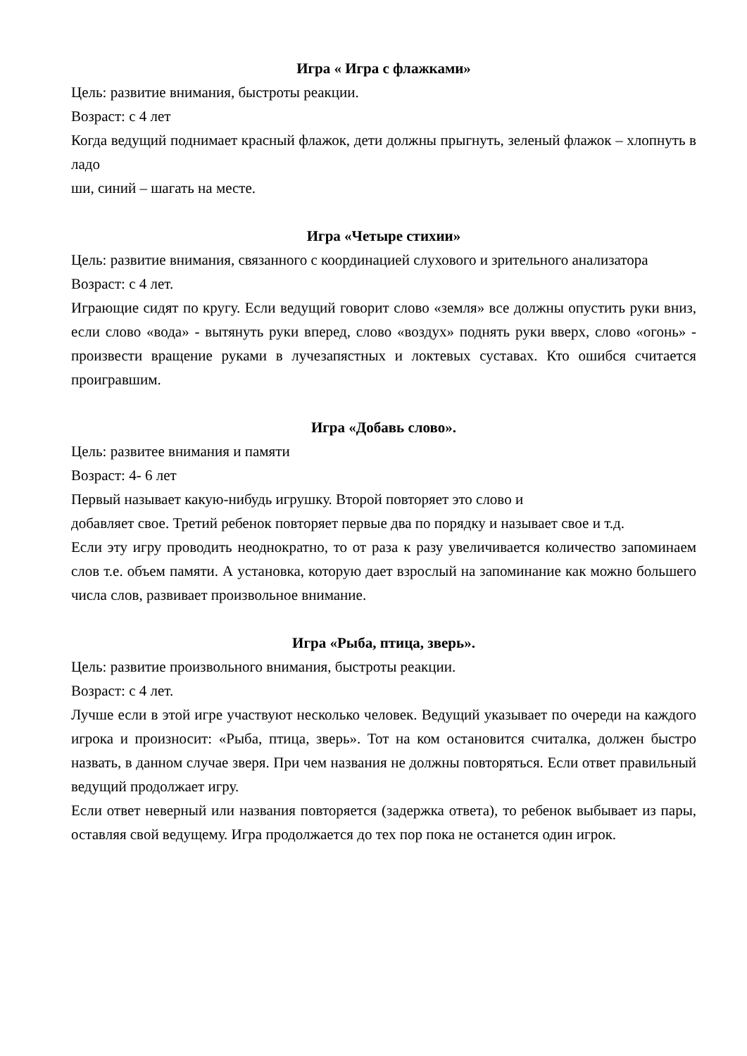Игра « Игра с флажками»
Цель: развитие внимания, быстроты реакции.
Возраст: с 4 лет
Когда ведущий поднимает красный флажок, дети должны прыгнуть, зеленый флажок – хлопнуть в ладо
ши, синий – шагать на месте.
Игра «Четыре стихии»
Цель: развитие внимания, связанного с координацией слухового и зрительного анализатора
Возраст: с 4 лет.
Играющие сидят по кругу. Если ведущий говорит слово «земля» все должны опустить руки вниз, если слово «вода» - вытянуть руки вперед, слово «воздух» поднять руки вверх, слово «огонь» - произвести вращение руками в лучезапястных и локтевых суставах. Кто ошибся считается проигравшим.
Игра «Добавь слово».
Цель: развитее внимания и памяти
Возраст: 4- 6 лет
Первый называет какую-нибудь игрушку. Второй повторяет это слово и
добавляет свое. Третий ребенок повторяет первые два по порядку и называет свое и т.д.
Если эту игру проводить неоднократно, то от раза к разу увеличивается количество запоминаем слов т.е. объем памяти. А установка, которую дает взрослый на запоминание как можно большего числа слов, развивает произвольное внимание.
Игра «Рыба, птица, зверь».
Цель: развитие произвольного внимания, быстроты реакции.
Возраст: с 4 лет.
Лучше если в этой игре участвуют несколько человек. Ведущий указывает по очереди на каждого игрока и произносит: «Рыба, птица, зверь». Тот на ком остановится считалка, должен быстро назвать, в данном случае зверя. При чем названия не должны повторяться. Если ответ правильный ведущий продолжает игру.
Если ответ неверный или названия повторяется (задержка ответа), то ребенок выбывает из пары, оставляя свой ведущему. Игра продолжается до тех пор пока не останется один игрок.